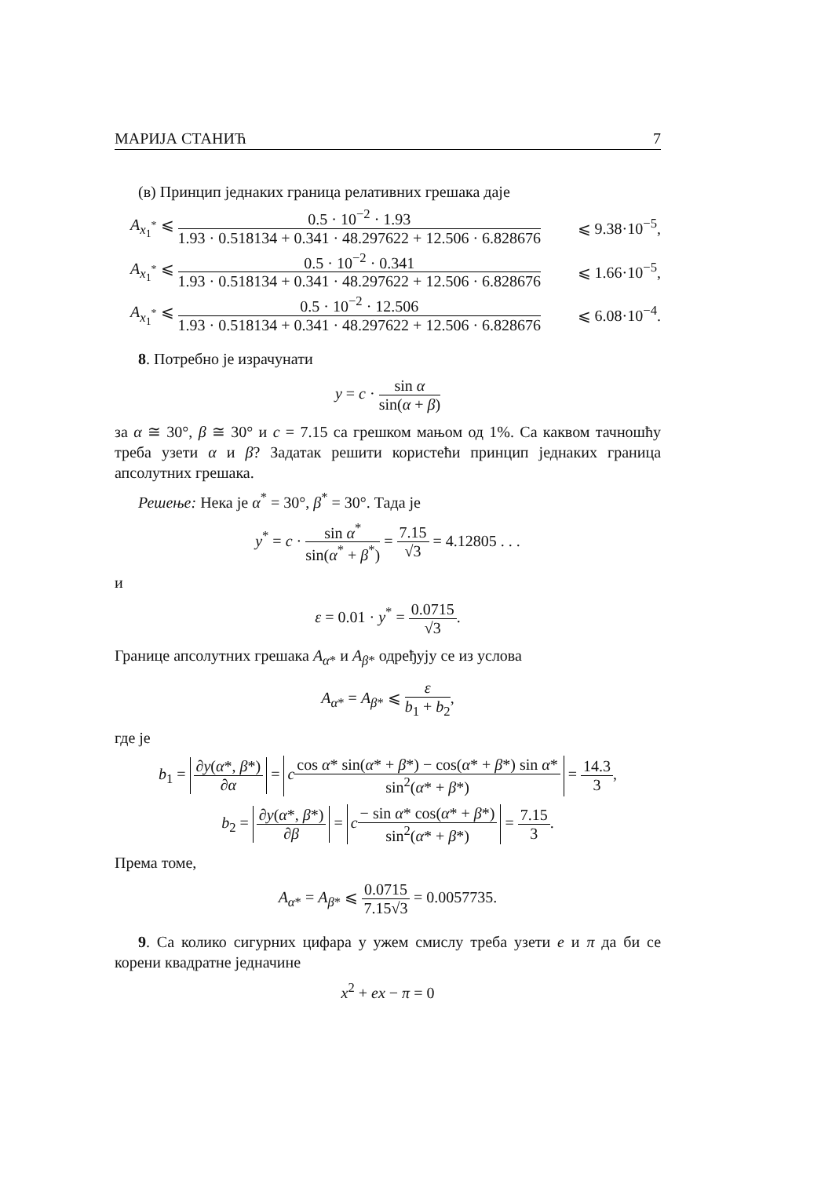МАРИЈА СТАНИЋ 7
(в) Принцип једнаких граница релативних грешака даје
A<sub>x<sub>1</sub><sup>*</sup></sub> ⩽ 0.5 · 10<sup>−2</sup> · 1.93 1.93 · 0.518134 + 0.341 · 48.297622 + 12.506 · 6.828676 ⩽ 9.38·10<sup>−5</sup>,
A<sub>x<sub>1</sub><sup>*</sup></sub> ⩽ 0.5 · 10<sup>−2</sup> · 0.341 1.93 · 0.518134 + 0.341 · 48.297622 + 12.506 · 6.828676 ⩽ 1.66·10<sup>−5</sup>,
A<sub>x<sub>1</sub><sup>*</sup></sub> ⩽ 0.5 · 10<sup>−2</sup> · 12.506 1.93 · 0.518134 + 0.341 · 48.297622 + 12.506 · 6.828676 ⩽ 6.08·10<sup>−4</sup>.
8. Потребно је израчунати
y = c · sin α sin(α + β)
за α ≅ 30°, β ≅ 30° и c = 7.15 са грешком мањом од 1%. Са каквом тачношћу треба узети α и β? Задатак решити користећи принцип једнаких граница апсолутних грешака.
Решење: Нека је α<sup>*</sup> = 30°, β<sup>*</sup> = 30°. Тада је
y<sup>*</sup> = c · sin α<sup>*</sup> sin(α<sup>*</sup> + β<sup>*</sup>) = 7.15 √3 = 4.12805 . . .
и
ε = 0.01 · y<sup>*</sup> = 0.0715 √3.
Границе апсолутних грешака A<sub>α*</sub> и A<sub>β*</sub> одређују се из услова
A<sub>α*</sub> = A<sub>β*</sub> ⩽ ε b<sub>1</sub> + b<sub>2</sub>,
где је
b<sub>1</sub> = ∂y(α*, β*) ∂α = ccos α* sin(α* + β*) − cos(α* + β*) sin α* sin<sup>2</sup>(α* + β*) = 14.3 3,
b<sub>2</sub> = ∂y(α*, β*) ∂β = c− sin α* cos(α* + β*) sin<sup>2</sup>(α* + β*) = 7.15 3.
Према томе,
A<sub>α*</sub> = A<sub>β*</sub> ⩽ 0.0715 7.15√3 = 0.0057735.
9. Са колико сигурних цифара у ужем смислу треба узети e и π да би се корени квадратне једначине
x<sup>2</sup> + ex − π = 0